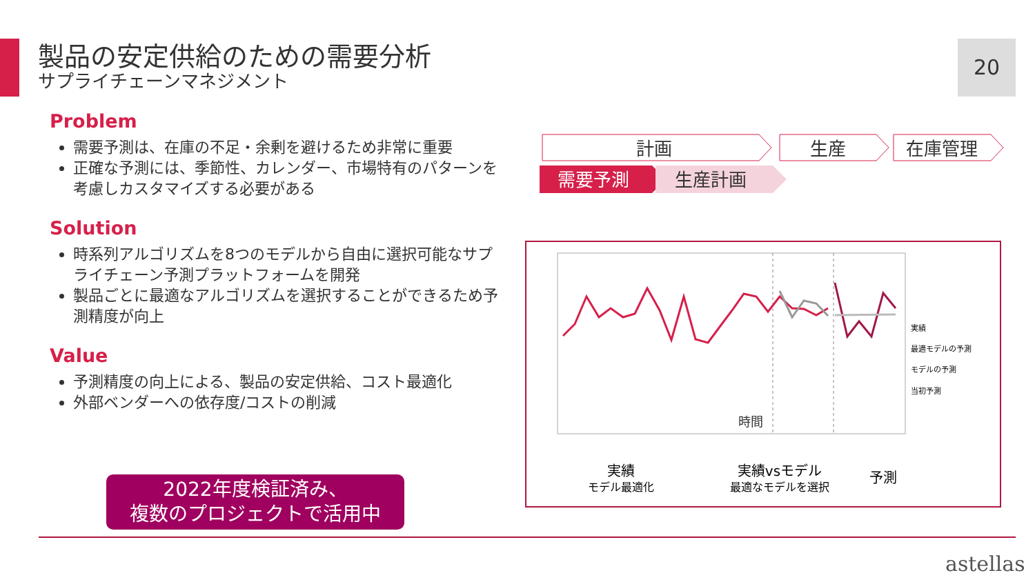製品の安定供給のための需要分析
サプライチェーンマネジメント
20
Problem
需要予測は、在庫の不足・余剰を避けるため非常に重要
正確な予測には、季節性、カレンダー、市場特有のパターンを考慮しカスタマイズする必要がある
Solution
時系列アルゴリズムを8つのモデルから自由に選択可能なサプライチェーン予測プラットフォームを開発
製品ごとに最適なアルゴリズムを選択することができるため予測精度が向上
Value
予測精度の向上による、製品の安定供給、コスト最適化
外部ベンダーへの依存度/コストの削減
2022年度検証済み、
複数のプロジェクトで活用中
計画
生産
在庫管理
需要予測
生産計画
時間
実績
最適モデルの予測
モデルの予測
当初予測
実績
モデル最適化
実績vsモデル
最適なモデルを選択
予測
astellas